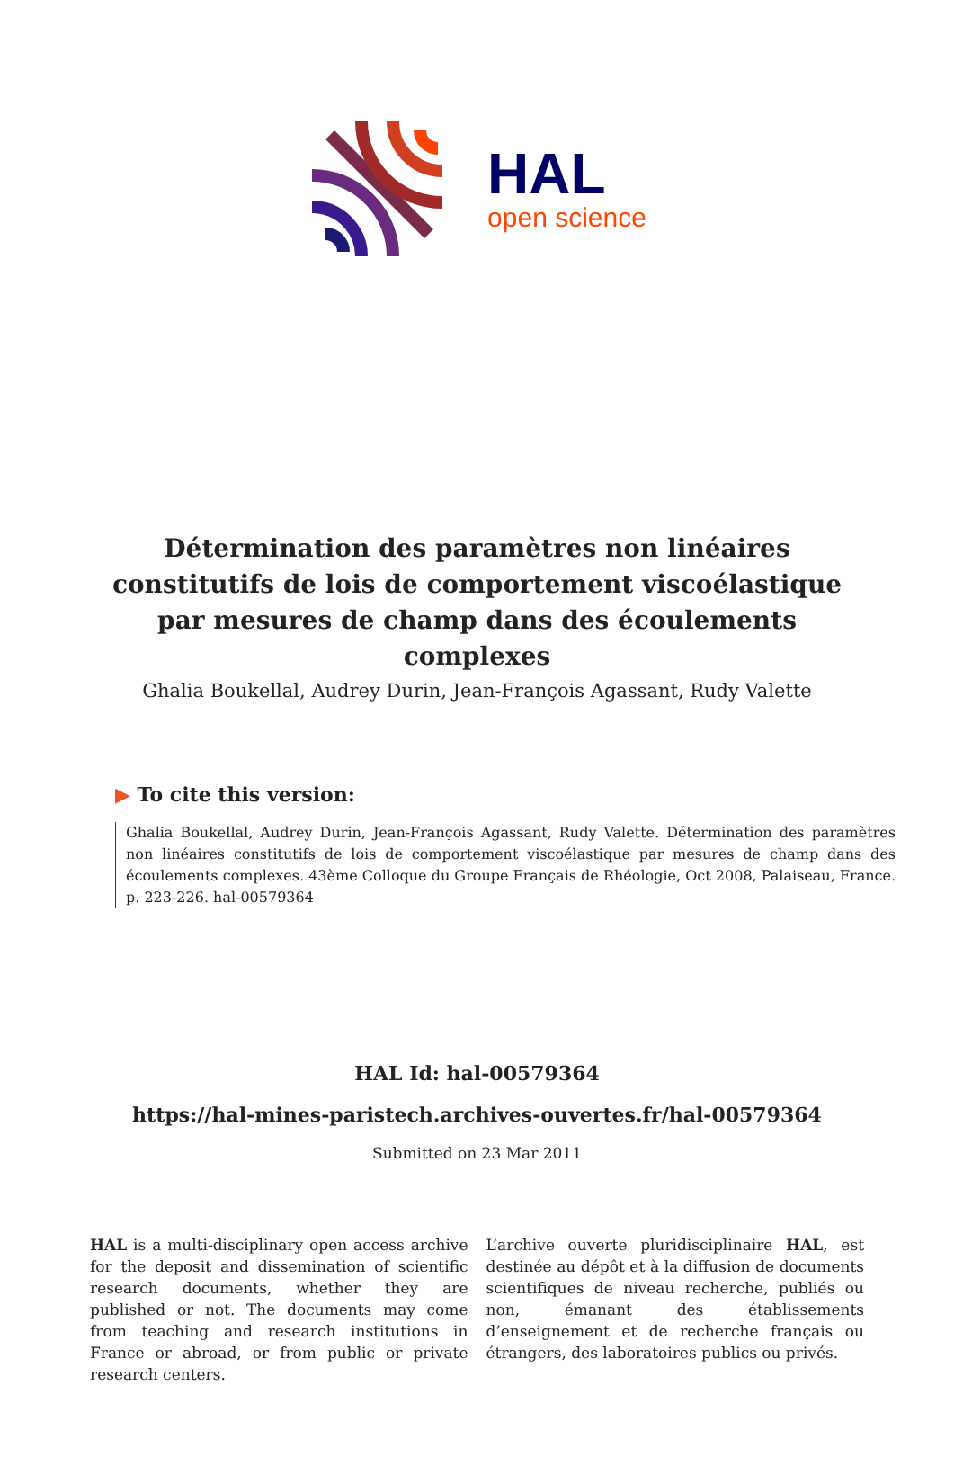HAL
open science
Détermination des paramètres non linéaires constitutifs de lois de comportement viscoélastique par mesures de champ dans des écoulements complexes
Ghalia Boukellal, Audrey Durin, Jean-François Agassant, Rudy Valette
▶ To cite this version:
Ghalia Boukellal, Audrey Durin, Jean-François Agassant, Rudy Valette. Détermination des paramètres non linéaires constitutifs de lois de comportement viscoélastique par mesures de champ dans des écoulements complexes. 43ème Colloque du Groupe Français de Rhéologie, Oct 2008, Palaiseau, France. p. 223-226. hal-00579364
HAL Id: hal-00579364
https://hal-mines-paristech.archives-ouvertes.fr/hal-00579364
Submitted on 23 Mar 2011
HAL is a multi-disciplinary open access archive for the deposit and dissemination of scientific research documents, whether they are published or not. The documents may come from teaching and research institutions in France or abroad, or from public or private research centers.
L’archive ouverte pluridisciplinaire HAL, est destinée au dépôt et à la diffusion de documents scientifiques de niveau recherche, publiés ou non, émanant des établissements d’enseignement et de recherche français ou étrangers, des laboratoires publics ou privés.